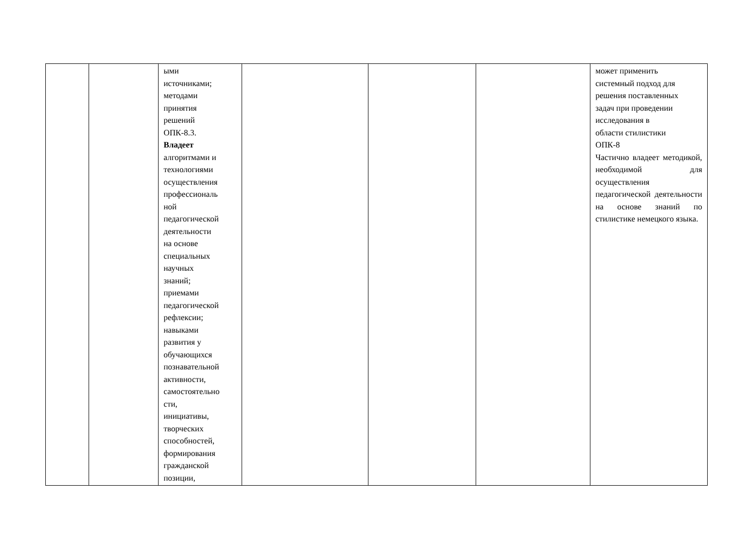| | | ыми источниками; методами принятия решений ОПК-8.3. Владеет алгоритмами и технологиями осуществления профессиональ ной педагогической деятельности на основе специальных научных знаний; приемами педагогической рефлексии; навыками развития у обучающихся познавательной активности, самостоятельно сти, инициативы, творческих способностей, формирования гражданской позиции, | | | | может применить системный подход для решения поставленных задач при проведении исследования в области стилистики ОПК-8 Частично владеет методикой, необходимой для осуществления педагогической деятельности на основе знаний по стилистике немецкого языка. |